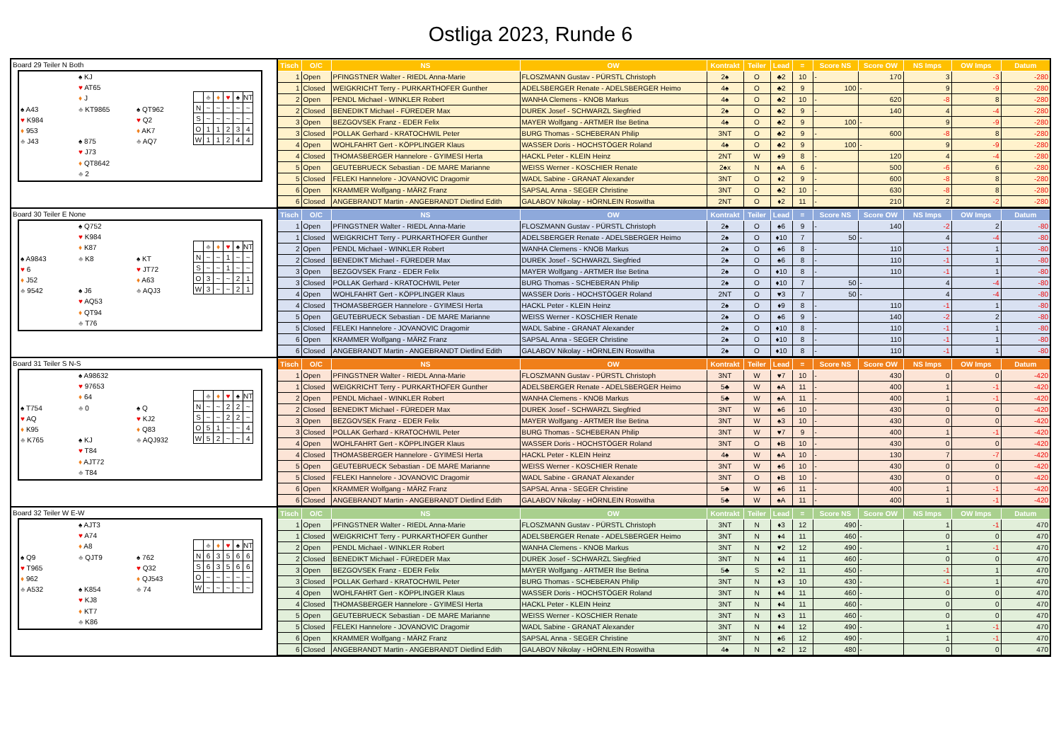Ostliga 2023, Runde 6
Board 29 Teiler N Both
| | ♠ KJ | | |
| | ♥ AT65 | | |
| | ♦ J | | / / ♣ / ♦ / ♥ / ♠ / NT / / N / ~ / ~ / ~ / ~ / ~ / / S / ~ / ~ / ~ / ~ / ~ / / O / 1 / 1 / 2 / 3 / 4 / / W / 1 / 1 / 2 / 4 / 4 / |
| ♠ A43 | ♣ KT9865 | ♠ QT962 | |
| ♥ K984 | | ♥ Q2 | |
| ♦ 953 | | ♦ AK7 | |
| ♣ J43 | ♠ 875 | ♣ AQ7 | |
| | ♥ J73 | | |
| | ♦ QT8642 | | |
| | ♣ 2 | | |
| Tisch | O/C | NS | OW | Kontrakt | Teiler | Lead | = | Score NS | Score OW | NS Imps | OW Imps | Datum |
| --- | --- | --- | --- | --- | --- | --- | --- | --- | --- | --- | --- | --- |
| 1 | Open | PFINGSTNER Walter - RIEDL Anna-Marie | FLOSZMANN Gustav - PÜRSTL Christoph | 2♠ | O | ♣2 | 10 | - | 170 | 3 | -3 | -280 |
| 1 | Closed | WEIGKRICHT Terry - PURKARTHOFER Gunther | ADELSBERGER Renate - ADELSBERGER Heimo | 4♠ | O | ♣2 | 9 | 100 | - | 9 | -9 | -280 |
| 2 | Open | PENDL Michael - WINKLER Robert | WANHA Clemens - KNOB Markus | 4♠ | O | ♣2 | 10 | - | 620 | -8 | 8 | -280 |
| 2 | Closed | BENEDIKT Michael - FÜREDER Max | DUREK Josef - SCHWARZL Siegfried | 2♠ | O | ♣2 | 9 | - | 140 | 4 | -4 | -280 |
| 3 | Open | BEZGOVSEK Franz - EDER Felix | MAYER Wolfgang - ARTMER Ilse Betina | 4♠ | O | ♣2 | 9 | 100 | - | 9 | -9 | -280 |
| 3 | Closed | POLLAK Gerhard - KRATOCHWIL Peter | BURG Thomas - SCHEBERAN Philip | 3NT | O | ♣2 | 9 | - | 600 | -8 | 8 | -280 |
| 4 | Open | WOHLFAHRT Gert - KÖPPLINGER Klaus | WASSER Doris - HOCHSTÖGER Roland | 4♠ | O | ♣2 | 9 | 100 | - | 9 | -9 | -280 |
| 4 | Closed | THOMASBERGER Hannelore - GYIMESI Herta | HACKL Peter - KLEIN Heinz | 2NT | W | ♠9 | 8 | - | 120 | 4 | -4 | -280 |
| 5 | Open | GEUTEBRUECK Sebastian - DE MARE Marianne | WEISS Werner - KOSCHIER Renate | 2♠x | N | ♠A | 6 | - | 500 | -6 | 6 | -280 |
| 5 | Closed | FELEKI Hannelore - JOVANOVIC Dragomir | WADL Sabine - GRANAT Alexander | 3NT | O | ♦2 | 9 | - | 600 | -8 | 8 | -280 |
| 6 | Open | KRAMMER Wolfgang - MÄRZ Franz | SAPSAL Anna - SEGER Christine | 3NT | O | ♣2 | 10 | - | 630 | -8 | 8 | -280 |
| 6 | Closed | ANGEBRANDT Martin - ANGEBRANDT Dietlind Edith | GALABOV Nikolay - HÖRNLEIN Roswitha | 2NT | O | ♦2 | 11 | - | 210 | 2 | -2 | -280 |
Board 30 Teiler E None
| | ♠ Q752 | | |
| | ♥ K984 | | |
| | ♦ K87 | | / / ♣ / ♦ / ♥ / ♠ / NT / / N / ~ / ~ / 1 / ~ / ~ / / S / ~ / ~ / 1 / ~ / ~ / / O / 3 / ~ / ~ / 2 / 1 / / W / 3 / ~ / ~ / 2 / 1 / |
| ♠ A9843 | ♣ K8 | ♠ KT | |
| ♥ 6 | | ♥ JT72 | |
| ♦ J52 | | ♦ A63 | |
| ♣ 9542 | ♠ J6 | ♣ AQJ3 | |
| | ♥ AQ53 | | |
| | ♦ QT94 | | |
| | ♣ T76 | | |
| Tisch | O/C | NS | OW | Kontrakt | Teiler | Lead | = | Score NS | Score OW | NS Imps | OW Imps | Datum |
| --- | --- | --- | --- | --- | --- | --- | --- | --- | --- | --- | --- | --- |
| 1 | Open | PFINGSTNER Walter - RIEDL Anna-Marie | FLOSZMANN Gustav - PÜRSTL Christoph | 2♠ | O | ♠6 | 9 | - | 140 | -2 | 2 | -80 |
| 1 | Closed | WEIGKRICHT Terry - PURKARTHOFER Gunther | ADELSBERGER Renate - ADELSBERGER Heimo | 2♠ | O | ♦10 | 7 | 50 | - | 4 | -4 | -80 |
| 2 | Open | PENDL Michael - WINKLER Robert | WANHA Clemens - KNOB Markus | 2♠ | O | ♠6 | 8 | - | 110 | -1 | 1 | -80 |
| 2 | Closed | BENEDIKT Michael - FÜREDER Max | DUREK Josef - SCHWARZL Siegfried | 2♠ | O | ♠6 | 8 | - | 110 | -1 | 1 | -80 |
| 3 | Open | BEZGOVSEK Franz - EDER Felix | MAYER Wolfgang - ARTMER Ilse Betina | 2♠ | O | ♦10 | 8 | - | 110 | -1 | 1 | -80 |
| 3 | Closed | POLLAK Gerhard - KRATOCHWIL Peter | BURG Thomas - SCHEBERAN Philip | 2♠ | O | ♦10 | 7 | 50 | - | 4 | -4 | -80 |
| 4 | Open | WOHLFAHRT Gert - KÖPPLINGER Klaus | WASSER Doris - HOCHSTÖGER Roland | 2NT | O | ♥3 | 7 | 50 | - | 4 | -4 | -80 |
| 4 | Closed | THOMASBERGER Hannelore - GYIMESI Herta | HACKL Peter - KLEIN Heinz | 2♠ | O | ♦9 | 8 | - | 110 | -1 | 1 | -80 |
| 5 | Open | GEUTEBRUECK Sebastian - DE MARE Marianne | WEISS Werner - KOSCHIER Renate | 2♠ | O | ♠6 | 9 | - | 140 | -2 | 2 | -80 |
| 5 | Closed | FELEKI Hannelore - JOVANOVIC Dragomir | WADL Sabine - GRANAT Alexander | 2♠ | O | ♦10 | 8 | - | 110 | -1 | 1 | -80 |
| 6 | Open | KRAMMER Wolfgang - MÄRZ Franz | SAPSAL Anna - SEGER Christine | 2♠ | O | ♦10 | 8 | - | 110 | -1 | 1 | -80 |
| 6 | Closed | ANGEBRANDT Martin - ANGEBRANDT Dietlind Edith | GALABOV Nikolay - HÖRNLEIN Roswitha | 2♠ | O | ♦10 | 8 | - | 110 | -1 | 1 | -80 |
Board 31 Teiler S N-S
| | ♠ A98632 | | |
| | ♥ 97653 | | |
| | ♦ 64 | | / / ♣ / ♦ / ♥ / ♠ / NT / / N / ~ / ~ / 2 / 2 / ~ / / S / ~ / ~ / 2 / 2 / ~ / / O / 5 / 1 / ~ / ~ / 4 / / W / 5 / 2 / ~ / ~ / 4 / |
| ♠ T754 | ♣ 0 | ♠ Q | |
| ♥ AQ | | ♥ KJ2 | |
| ♦ K95 | | ♦ Q83 | |
| ♣ K765 | ♠ KJ | ♣ AQJ932 | |
| | ♥ T84 | | |
| | ♦ AJT72 | | |
| | ♣ T84 | | |
| Tisch | O/C | NS | OW | Kontrakt | Teiler | Lead | = | Score NS | Score OW | NS Imps | OW Imps | Datum |
| --- | --- | --- | --- | --- | --- | --- | --- | --- | --- | --- | --- | --- |
| 1 | Open | PFINGSTNER Walter - RIEDL Anna-Marie | FLOSZMANN Gustav - PÜRSTL Christoph | 3NT | W | ♥7 | 10 | - | 430 | 0 | 0 | -420 |
| 1 | Closed | WEIGKRICHT Terry - PURKARTHOFER Gunther | ADELSBERGER Renate - ADELSBERGER Heimo | 5♣ | W | ♠A | 11 | - | 400 | 1 | -1 | -420 |
| 2 | Open | PENDL Michael - WINKLER Robert | WANHA Clemens - KNOB Markus | 5♣ | W | ♠A | 11 | - | 400 | 1 | -1 | -420 |
| 2 | Closed | BENEDIKT Michael - FÜREDER Max | DUREK Josef - SCHWARZL Siegfried | 3NT | W | ♠6 | 10 | - | 430 | 0 | 0 | -420 |
| 3 | Open | BEZGOVSEK Franz - EDER Felix | MAYER Wolfgang - ARTMER Ilse Betina | 3NT | W | ♠3 | 10 | - | 430 | 0 | 0 | -420 |
| 3 | Closed | POLLAK Gerhard - KRATOCHWIL Peter | BURG Thomas - SCHEBERAN Philip | 3NT | W | ♥7 | 9 | - | 400 | 1 | -1 | -420 |
| 4 | Open | WOHLFAHRT Gert - KÖPPLINGER Klaus | WASSER Doris - HOCHSTÖGER Roland | 3NT | O | ♦B | 10 | - | 430 | 0 | 0 | -420 |
| 4 | Closed | THOMASBERGER Hannelore - GYIMESI Herta | HACKL Peter - KLEIN Heinz | 4♠ | W | ♠A | 10 | - | 130 | 7 | -7 | -420 |
| 5 | Open | GEUTEBRUECK Sebastian - DE MARE Marianne | WEISS Werner - KOSCHIER Renate | 3NT | W | ♠6 | 10 | - | 430 | 0 | 0 | -420 |
| 5 | Closed | FELEKI Hannelore - JOVANOVIC Dragomir | WADL Sabine - GRANAT Alexander | 3NT | O | ♦B | 10 | - | 430 | 0 | 0 | -420 |
| 6 | Open | KRAMMER Wolfgang - MÄRZ Franz | SAPSAL Anna - SEGER Christine | 5♣ | W | ♠6 | 11 | - | 400 | 1 | -1 | -420 |
| 6 | Closed | ANGEBRANDT Martin - ANGEBRANDT Dietlind Edith | GALABOV Nikolay - HÖRNLEIN Roswitha | 5♣ | W | ♠A | 11 | - | 400 | 1 | -1 | -420 |
Board 32 Teiler W E-W
| | ♠ AJT3 | | |
| | ♥ A74 | | |
| | ♦ A8 | | / / ♣ / ♦ / ♥ / ♠ / NT / / N / 6 / 3 / 5 / 6 / 6 / / S / 6 / 3 / 5 / 6 / 6 / / O / ~ / ~ / ~ / ~ / ~ / / W / ~ / ~ / ~ / ~ / ~ / |
| ♠ Q9 | ♣ QJT9 | ♠ 762 | |
| ♥ T965 | | ♥ Q32 | |
| ♦ 962 | | ♦ QJ543 | |
| ♣ A532 | ♠ K854 | ♣ 74 | |
| | ♥ KJ8 | | |
| | ♦ KT7 | | |
| | ♣ K86 | | |
| Tisch | O/C | NS | OW | Kontrakt | Teiler | Lead | = | Score NS | Score OW | NS Imps | OW Imps | Datum |
| --- | --- | --- | --- | --- | --- | --- | --- | --- | --- | --- | --- | --- |
| 1 | Open | PFINGSTNER Walter - RIEDL Anna-Marie | FLOSZMANN Gustav - PÜRSTL Christoph | 3NT | N | ♦3 | 12 | 490 | - | 1 | -1 | 470 |
| 1 | Closed | WEIGKRICHT Terry - PURKARTHOFER Gunther | ADELSBERGER Renate - ADELSBERGER Heimo | 3NT | N | ♦4 | 11 | 460 | - | 0 | 0 | 470 |
| 2 | Open | PENDL Michael - WINKLER Robert | WANHA Clemens - KNOB Markus | 3NT | N | ♥2 | 12 | 490 | - | 1 | -1 | 470 |
| 2 | Closed | BENEDIKT Michael - FÜREDER Max | DUREK Josef - SCHWARZL Siegfried | 3NT | N | ♦4 | 11 | 460 | - | 0 | 0 | 470 |
| 3 | Open | BEZGOVSEK Franz - EDER Felix | MAYER Wolfgang - ARTMER Ilse Betina | 5♣ | S | ♦2 | 11 | 450 | - | -1 | 1 | 470 |
| 3 | Closed | POLLAK Gerhard - KRATOCHWIL Peter | BURG Thomas - SCHEBERAN Philip | 3NT | N | ♦3 | 10 | 430 | - | -1 | 1 | 470 |
| 4 | Open | WOHLFAHRT Gert - KÖPPLINGER Klaus | WASSER Doris - HOCHSTÖGER Roland | 3NT | N | ♦4 | 11 | 460 | - | 0 | 0 | 470 |
| 4 | Closed | THOMASBERGER Hannelore - GYIMESI Herta | HACKL Peter - KLEIN Heinz | 3NT | N | ♦4 | 11 | 460 | - | 0 | 0 | 470 |
| 5 | Open | GEUTEBRUECK Sebastian - DE MARE Marianne | WEISS Werner - KOSCHIER Renate | 3NT | N | ♦3 | 11 | 460 | - | 0 | 0 | 470 |
| 5 | Closed | FELEKI Hannelore - JOVANOVIC Dragomir | WADL Sabine - GRANAT Alexander | 3NT | N | ♦4 | 12 | 490 | - | 1 | -1 | 470 |
| 6 | Open | KRAMMER Wolfgang - MÄRZ Franz | SAPSAL Anna - SEGER Christine | 3NT | N | ♠6 | 12 | 490 | - | 1 | -1 | 470 |
| 6 | Closed | ANGEBRANDT Martin - ANGEBRANDT Dietlind Edith | GALABOV Nikolay - HÖRNLEIN Roswitha | 4♠ | N | ♠2 | 12 | 480 | - | 0 | 0 | 470 |